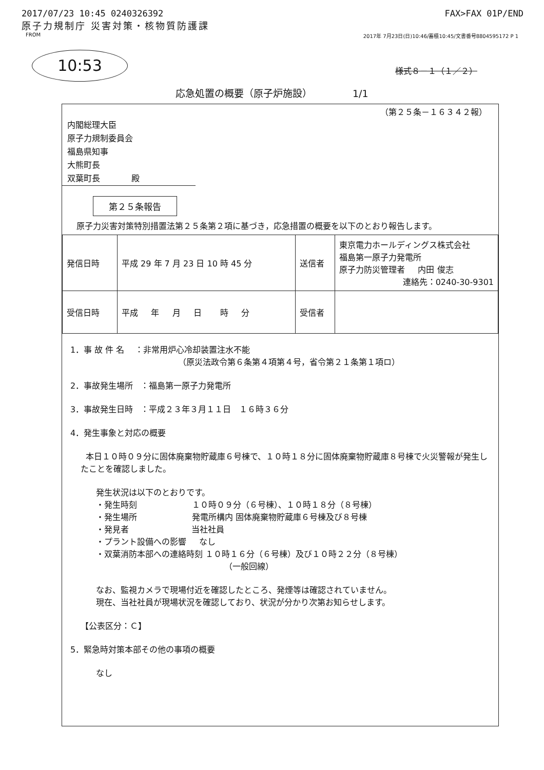2017/07/23 10:45 0240326392 FAX>FAX 01P/END
原子力規制庁 災害対策・核物質防護課
FROM 2017年 7月23日(日)10:46/蓄積10:45/文書番号8804595172 P 1
10:53
様式８－１（１／２）
応急処置の概要（原子炉施設） 1/1
（第２５条－１６３４２報）
内閣総理大臣
原子力規制委員会
福島県知事
大熊町長
双葉町長 殿
第２５条報告
原子力災害対策特別措置法第２５条第２項に基づき，応急措置の概要を以下のとおり報告します。
| 発信日時 | 平成 29 年 7 月 23 日 10 時 45 分 | 送信者 | 東京電力ホールディングス株式会社 福島第一原子力発電所 原子力防災管理者 内田 俊志 連絡先：0240-30-9301 |
| 受信日時 | 平成 年 月 日 時 分 | 受信者 | |
1．事 故 件 名 ：非常用炉心冷却装置注水不能
（原災法政令第６条第４項第４号，省令第２１条第１項ロ）
2．事故発生場所 ：福島第一原子力発電所
3．事故発生日時 ：平成２３年３月１１日 １６時３６分
4．発生事象と対応の概要
本日１０時０９分に固体廃棄物貯蔵庫６号棟で、１０時１８分に固体廃棄物貯蔵庫８号棟で火災警報が発生したことを確認しました。
発生状況は以下のとおりです。
・発生時刻 １０時０９分（６号棟）、１０時１８分（８号棟）
・発生場所 発電所構内 固体廃棄物貯蔵庫６号棟及び８号棟
・発見者 当社社員
・プラント設備への影響 なし
・双葉消防本部への連絡時刻 １０時１６分（６号棟）及び１０時２２分（８号棟）
（一般回線）
なお、監視カメラで現場付近を確認したところ、発煙等は確認されていません。
現在、当社社員が現場状況を確認しており、状況が分かり次第お知らせします。
【公表区分：Ｃ】
5．緊急時対策本部その他の事項の概要
なし